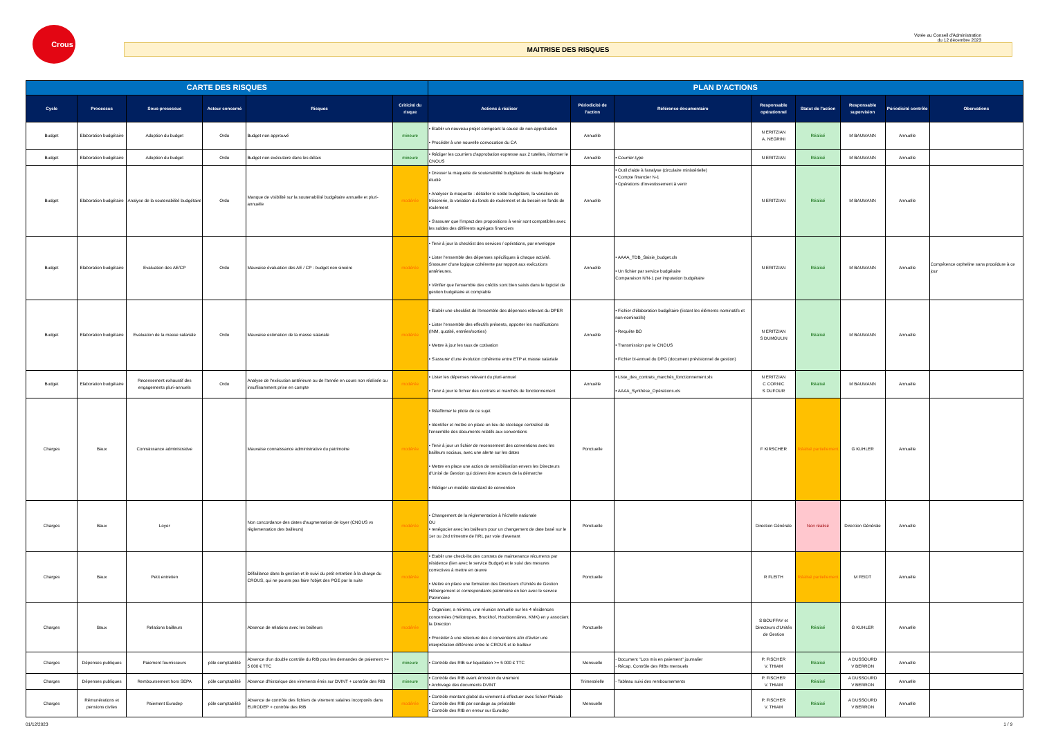Crous
Votée au Conseil d'Administration
du 12 décembre 2023
MAITRISE DES RISQUES
| CARTE DES RISQUES | | | | | | PLAN D'ACTIONS | | | | | | | |
| --- | --- | --- | --- | --- | --- | --- | --- | --- | --- | --- | --- | --- | --- |
| Cycle | Processus | Sous-processus | Acteur concerné | Risques | Criticité du risque | Actions à réaliser | Périodicité de l'action | Référence documentaire | Responsable opérationnel | Statut de l'action | Responsable supervision | Périodicité contrôle | Obervations |
| Budget | Elaboration budgétaire | Adoption du budget | Ordo | Budget non approuvé | mineure | • Etablir un nouveau projet corrigeant la cause de non-approbation • Procéder à une nouvelle convocation du CA | Annuelle | | N ERITZIAN A. NEGRINI | Réalisé | M BAUMANN | Annuelle | |
| Budget | Elaboration budgétaire | Adoption du budget | Ordo | Budget non exécutoire dans les délais | mineure | • Rédiger les courriers d'approbation expresse aux 2 tutelles, informer le CNOUS | Annuelle | • Courrier-type | N ERITZIAN | Réalisé | M BAUMANN | Annuelle | |
| Budget | Elaboration budgétaire | Analyse de la soutenabilité budgétaire | Ordo | Manque de visibilité sur la soutenabilité budgétaire annuelle et pluri-annuelle | modérée | • Dresser la maquette de soutenabilité budgétaire du stade budgétaire étudié • Analyser la maquette : détailler le solde budgétaire, la variation de trésorerie, la variation du fonds de roulement et du besoin en fonds de roulement • S'assurer que l'impact des propositions à venir sont compatibles avec les soldes des différents agrégats financiers | Annuelle | • Outil d'aide à l'analyse (circulaire ministérielle) • Compte financier N-1 • Opérations d'investissement à venir | N ERITZIAN | Réalisé | M BAUMANN | Annuelle | |
| Budget | Elaboration budgétaire | Evaluation des AE/CP | Ordo | Mauvaise évaluation des AE / CP : budget non sincère | modérée | • Tenir à jour la checklist des services / opérations, par enveloppe • Lister l'ensemble des dépenses spécifiques à chaque activité. S'assurer d'une logique cohérente par rapport aux exécutions antérieures. • Vérifier que l'ensemble des crédits sont bien saisis dans le logiciel de gestion budgétaire et comptable | Annuelle | • AAAA_TDB_Saisie_budget.xls • Un fichier par service budgétaire Comparaison N/N-1 par imputation budgétaire | N ERITZIAN | Réalisé | M BAUMANN | Annuelle | Compétence orpheline sans procédure à ce jour |
| Budget | Elaboration budgétaire | Evaluation de la masse salariale | Ordo | Mauvaise estimation de la masse salariale | modérée | • Etablir une checklist de l'ensemble des dépenses relevant du DPER • Lister l'ensemble des effectifs présents, apporter les modifications (INM, quotité, entrées/sorties) • Mettre à jour les taux de cotisation • S'assurer d'une évolution cohérente entre ETP et masse salariale | Annuelle | • Fichier d'élaboration budgétaire (listant les éléments nominatifs et non-nominatifs) • Requête BO • Transmission par le CNOUS • Fichier bi-annuel du DPG (document prévisionnel de gestion) | N ERITZIAN S DUMOULIN | Réalisé | M BAUMANN | Annuelle | |
| Budget | Elaboration budgétaire | Recensement exhaustif des engagements pluri-annuels | Ordo | Analyse de l'exécution antérieure ou de l'année en cours non réalisée ou insuffisamment prise en compte | modérée | • Lister les dépenses relevant du pluri-annuel • Tenir à jour le fichier des contrats et marchés de fonctionnement | Annuelle | • Liste_des_contrats_marchés_fonctionnement.xls • AAAA_Synthèse_Opérations.xls | N ERITZIAN C CORNIC S DUFOUR | Réalisé | M BAUMANN | Annuelle | |
| Charges | Baux | Connaissance administrative | | Mauvaise connaissance administrative du patrimoine | modérée | • Réaffirmer le pilote de ce sujet • Identifier et mettre en place un lieu de stockage centralisé de l'ensemble des documents relatifs aux conventions • Tenir à jour un fichier de recensement des conventions avec les bailleurs sociaux, avec une alerte sur les dates • Mettre en place une action de sensibilisation envers les Directeurs d'Unité de Gestion qui doivent être acteurs de la démarche • Rédiger un modèle standard de convention | Ponctuelle | | F KIRSCHER | Réalisé partiellement | G KUHLER | Annuelle | |
| Charges | Baux | Loyer | | Non concordance des dates d'augmentation de loyer (CNOUS vs règlementation des bailleurs) | modérée | • Changement de la réglementation à l'échelle nationale OU • renégocier avec les bailleurs pour un changement de date basé sur le 1er ou 2nd trimestre de l'IRL par voie d'avenant | Ponctuelle | | Direction Générale | Non réalisé | Direction Générale | Annuelle | |
| Charges | Baux | Petit entretien | | Défaillance dans la gestion et le suivi du petit entretien à la charge du CROUS, qui ne pourra pas faire l'objet des PGE par la suite | modérée | • Etablir une check-list des contrats de maintenance récurrents par résidence (lien avec le service Budget) et le suivi des mesures correctives à mettre en œuvre • Mettre en place une formation des Directeurs d'Unités de Gestion Hébergement et correspondants patrimoine en lien avec le service Patrimoine | Ponctuelle | | R FLEITH | Réalisé partiellement | M FEIDT | Annuelle | |
| Charges | Baux | Relations bailleurs | | Absence de relations avec les bailleurs | modérée | • Organiser, a minima, une réunion annuelle sur les 4 résidences concernées (Heliotropes, Bruckhof, Houblonnières, KMK) en y associant la Direction • Procéder à une relecture des 4 conventions afin d'éviter une interprétation différente entre le CROUS et le bailleur | Ponctuelle | | S BOUFFAY et Directeurs d'Unités de Gestion | Réalisé | G KUHLER | Annuelle | |
| Charges | Dépenses publiques | Paiement fournisseurs | pôle comptabilité | Absence d'un double contrôle du RIB pour les demandes de paiement >= 5 000 € TTC | mineure | • Contrôle des RIB sur liquidation >= 5 000 € TTC | Mensuelle | - Document "Lots mis en paiement" journalier - Récap. Contrôle des RIBs mensuels | P. FISCHER V. THIAM | Réalisé | A DUSSOURD V BERRON | Annuelle | |
| Charges | Dépenses publiques | Remboursement hors SEPA | pôle comptabilité | Absence d'historique des virements émis sur DVINT + contrôle des RIB | mineure | • Contrôle des RIB avant émission du virement • Archivage des documents DVINT | Trimestrielle | - Tableau suivi des remboursements | P. FISCHER V. THIAM | Réalisé | A DUSSOURD V BERRON | Annuelle | |
| Charges | Rémunérations et pensions civiles | Paiement Eurodep | pôle comptabilité | Absence de contrôle des fichiers de virement salaires incorporés dans EURODEP + contrôle des RIB | modérée | • Contrôle montant global du virement à effectuer avec fichier Pleiade • Contrôle des RIB par sondage au préalable • Contrôle des RIB en erreur sur Eurodep | Mensuelle | | P. FISCHER V. THIAM | Réalisé | A DUSSOURD V BERRON | Annuelle | |
01/12/2023 1 / 9